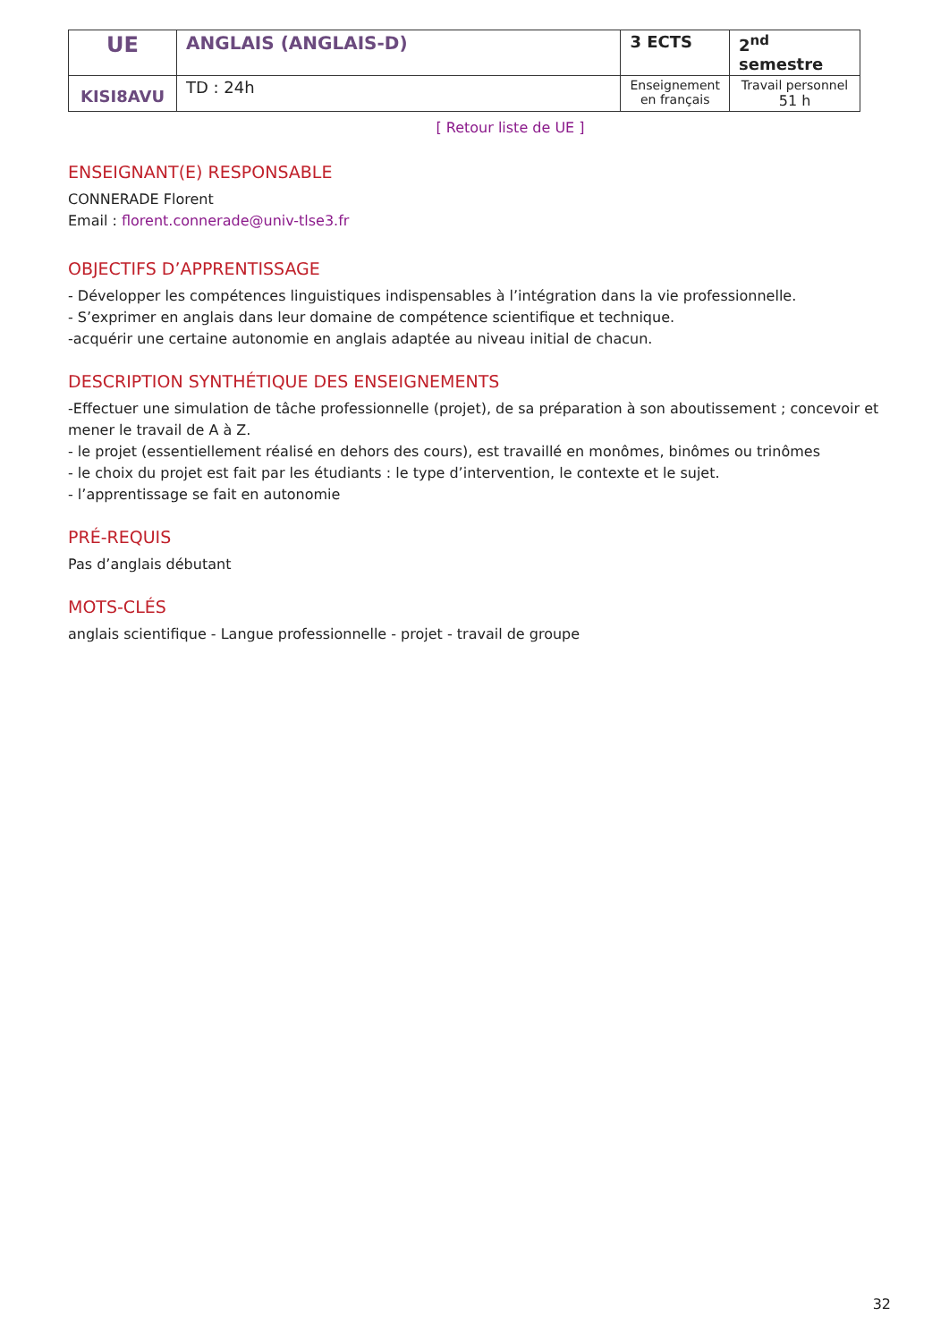| UE | ANGLAIS (ANGLAIS-D) | 3 ECTS | 2<sup>nd</sup> semestre |
| KISI8AVU | TD : 24h | Enseignement en français | Travail personnel 51 h |
[ Retour liste de UE ]
ENSEIGNANT(E) RESPONSABLE
CONNERADE Florent
Email : florent.connerade@univ-tlse3.fr
OBJECTIFS D’APPRENTISSAGE
- Développer les compétences linguistiques indispensables à l’intégration dans la vie professionnelle.
- S’exprimer en anglais dans leur domaine de compétence scientifique et technique.
-acquérir une certaine autonomie en anglais adaptée au niveau initial de chacun.
DESCRIPTION SYNTHÉTIQUE DES ENSEIGNEMENTS
-Effectuer une simulation de tâche professionnelle (projet), de sa préparation à son aboutissement ; concevoir et mener le travail de A à Z.
- le projet (essentiellement réalisé en dehors des cours), est travaillé en monômes, binômes ou trinômes
- le choix du projet est fait par les étudiants : le type d’intervention, le contexte et le sujet.
- l’apprentissage se fait en autonomie
PRÉ-REQUIS
Pas d’anglais débutant
MOTS-CLÉS
anglais scientifique - Langue professionnelle - projet - travail de groupe
32